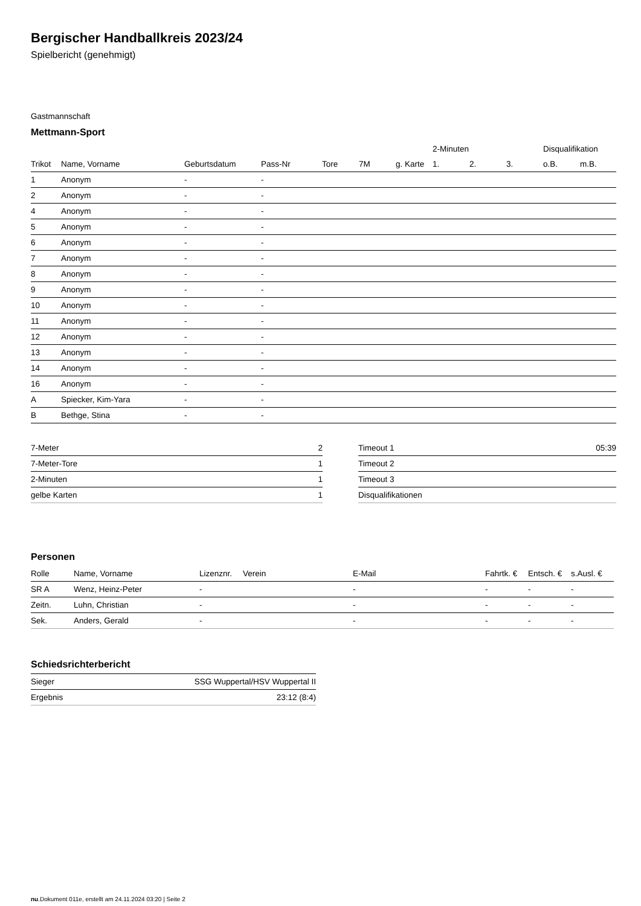Bergischer Handballkreis 2023/24
Spielbericht (genehmigt)
Gastmannschaft
Mettmann-Sport
| | | | | | | | 2-Minuten | | | Disqualifikation | |
| --- | --- | --- | --- | --- | --- | --- | --- | --- | --- | --- | --- |
| Trikot | Name, Vorname | Geburtsdatum | Pass-Nr | Tore | 7M | g. Karte | 1. | 2. | 3. | o.B. | m.B. |
| 1 | Anonym | - | - | | | | | | | | |
| 2 | Anonym | - | - | | | | | | | | |
| 4 | Anonym | - | - | | | | | | | | |
| 5 | Anonym | - | - | | | | | | | | |
| 6 | Anonym | - | - | | | | | | | | |
| 7 | Anonym | - | - | | | | | | | | |
| 8 | Anonym | - | - | | | | | | | | |
| 9 | Anonym | - | - | | | | | | | | |
| 10 | Anonym | - | - | | | | | | | | |
| 11 | Anonym | - | - | | | | | | | | |
| 12 | Anonym | - | - | | | | | | | | |
| 13 | Anonym | - | - | | | | | | | | |
| 14 | Anonym | - | - | | | | | | | | |
| 16 | Anonym | - | - | | | | | | | | |
| A | Spiecker, Kim-Yara | - | - | | | | | | | | |
| B | Bethge, Stina | - | - | | | | | | | | |
| 7-Meter | 2 |
| 7-Meter-Tore | 1 |
| 2-Minuten | 1 |
| gelbe Karten | 1 |
| Timeout 1 | 05:39 |
| Timeout 2 | |
| Timeout 3 | |
| Disqualifikationen | |
Personen
| Rolle | Name, Vorname | Lizenznr. | Verein | E-Mail | Fahrtk. € | Entsch. € | s.Ausl. € |
| --- | --- | --- | --- | --- | --- | --- | --- |
| SR A | Wenz, Heinz-Peter | - | | - | - | - | - |
| Zeitn. | Luhn, Christian | - | | - | - | - | - |
| Sek. | Anders, Gerald | - | | - | - | - | - |
Schiedsrichterbericht
| Sieger | SSG Wuppertal/HSV Wuppertal II |
| Ergebnis | 23:12 (8:4) |
nu.Dokument 011e, erstellt am 24.11.2024 03:20 | Seite 2